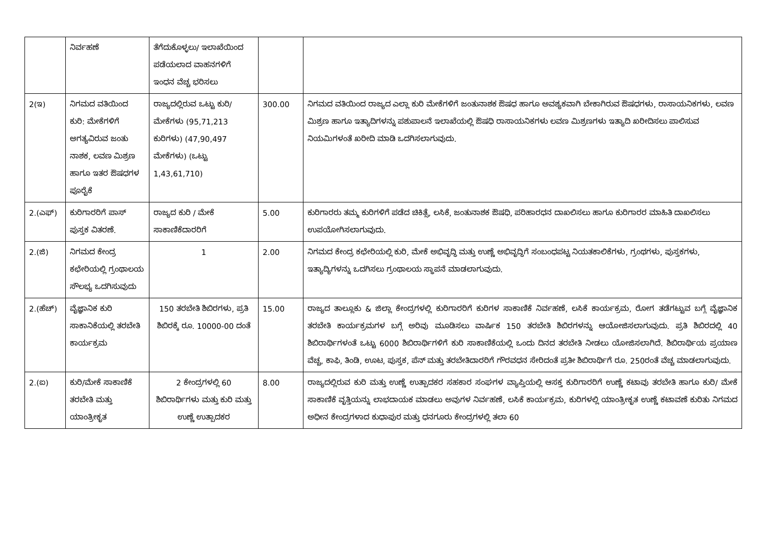| | ನಿರ್ವಹಣೆ | ತೆಗೆದುಕೊಳ್ಳಲು/ ಇಲಾಖೆಯಿಂದ ಪಡೆಯಲಾದ ವಾಹನಗಳಿಗೆ ಇಂಧನ ವೆಚ್ಚ ಭರಿಸಲು | | |
| 2(ಇ) | ನಿಗಮದ ವತಿಯಿಂದ ಕುರಿ: ಮೇಕೆಗಳಿಗೆ ಅಗತ್ಯವಿರುವ ಜಂತು ನಾಶಕ, ಲವಣ ಮಿಶ್ರಣ ಹಾಗೂ ಇತರ ಔಷಧಗಳ ಪೂರೈಕೆ | ರಾಜ್ಯದಲ್ಲಿರುವ ಒಟ್ಟು ಕುರಿ/ಮೇಕೆಗಳು (95,71,213 ಕುರಿಗಳು) (47,90,497 ಮೇಕೆಗಳು) (ಒಟ್ಟು 1,43,61,710) | 300.00 | ನಿಗಮದ ವತಿಯಿಂದ ರಾಜ್ಯದ ಎಲ್ಲಾ ಕುರಿ ಮೇಕೆಗಳಿಗೆ ಜಂತುನಾಶಕ ಔಷಧ ಹಾಗೂ ಅವಶ್ಯಕವಾಗಿ ಬೇಕಾಗಿರುವ ಔಷಧಗಳು, ರಾಸಾಯನಿಕಗಳು, ಲವಣ ಮಿಶ್ರಣ ಹಾಗೂ ಇತ್ಯಾದಿಗಳನ್ನು ಪಶುಪಾಲನೆ ಇಲಾಖೆಯಲ್ಲಿ ಔಷಧಿ ರಾಸಾಯನಿಕಗಳು ಲವಣ ಮಿಶ್ರಣಗಳು ಇತ್ಯಾದಿ ಖರೀದಿಸಲು ಪಾಲಿಸುವ ನಿಯಮಿಗಳಂತೆ ಖರೀದಿ ಮಾಡಿ ಒದಗಿಸಲಾಗುವುದು. |
| 2.(ಎಫ್) | ಕುರಿಗಾರರಿಗೆ ಪಾಸ್ ಪುಸ್ತಕ ವಿತರಣೆ. | ರಾಜ್ಯದ ಕುರಿ / ಮೇಕೆ ಸಾಕಾಣಿಕೆದಾರರಿಗೆ | 5.00 | ಕುರಿಗಾರರು ತಮ್ಮ ಕುರಿಗಳಿಗೆ ಪಡೆದ ಚಿಕಿತ್ಸೆ, ಲಸಿಕೆ, ಜಂತುನಾಶಕ ಔಷಧಿ, ಪರಿಹಾರಧನ ದಾಖಲಿಸಲು ಹಾಗೂ ಕುರಿಗಾರರ ಮಾಹಿತಿ ದಾಖಲಿಸಲು ಉಪಯೋಗಿಸಲಾಗುವುದು. |
| 2.(ಜಿ) | ನಿಗಮದ ಕೇಂದ್ರ ಕಛೇರಿಯಲ್ಲಿ ಗ್ರಂಥಾಲಯ ಸೌಲಭ್ಯ ಒದಗಿಸುವುದು | 1 | 2.00 | ನಿಗಮದ ಕೇಂದ್ರ ಕಛೇರಿಯಲ್ಲಿ ಕುರಿ, ಮೇಕೆ ಅಭಿವೃದ್ಧಿ ಮತ್ತು ಉಣ್ಣೆ ಅಭಿವೃದ್ಧಿಗೆ ಸಂಬಂಧಪಟ್ಟ ನಿಯತಕಾಲಿಕೆಗಳು, ಗ್ರಂಥಗಳು, ಪುಸ್ತಕಗಳು, ಇತ್ಯಾದ್ಯಿಗಳನ್ನು ಒದಗಿಸಲು ಗ್ರಂಥಾಲಯ ಸ್ಥಾಪನೆ ಮಾಡಲಾಗುವುದು. |
| 2.(ಹೆಚ್) | ವೈಜ್ಞಾನಿಕ ಕುರಿ ಸಾಕಾನಿಕೆಯಲ್ಲಿ ತರಬೇತಿ ಕಾರ್ಯಕ್ರಮ | 150 ತರಬೇತಿ ಶಿಬಿರಗಳು, ಪ್ರತಿ ಶಿಬಿರಕ್ಕೆ ರೂ. 10000-00 ದಂತೆ | 15.00 | ರಾಜ್ಯದ ತಾಲ್ಲೂಕು & ಜಿಲ್ಲಾ ಕೇಂದ್ರಗಳಲ್ಲಿ ಕುರಿಗಾರರಿಗೆ ಕುರಿಗಳ ಸಾಕಾಣಿಕೆ ನಿರ್ವಹಣೆ, ಲಸಿಕೆ ಕಾರ್ಯಕ್ರಮ, ರೋಗ ತಡೆಗಟ್ಟುವ ಬಗ್ಗೆ ವೈಜ್ಞಾನಿಕ ತರಬೇತಿ ಕಾರ್ಯಕ್ರಮಗಳ ಬಗ್ಗೆ ಅರಿವು ಮೂಡಿಸಲು ವಾರ್ಷಿಕ 150 ತರಬೇತಿ ಶಿಬಿರಗಳನ್ನು ಆಯೋಜಿಸಲಾಗುವುದು. ಪ್ರತಿ ಶಿಬಿರದಲ್ಲಿ 40 ಶಿಬಿರಾರ್ಥಿಗಳಂತೆ ಒಟ್ಟು 6000 ಶಿಬಿರಾರ್ಥಿಗಳಿಗೆ ಕುರಿ ಸಾಕಾಣಿಕೆಯಲ್ಲಿ ಒಂದು ದಿನದ ತರಬೇತಿ ನೀಡಲು ಯೋಜಿಸಲಾಗಿದೆ. ಶಿಬಿರಾರ್ಥಿಯ ಪ್ರಯಾಣ ವೆಚ್ಚ, ಕಾಫಿ, ತಿಂಡಿ, ಊಟ, ಪುಸ್ತಕ, ಪೆನ್ ಮತ್ತು ತರಬೇತಿದಾರರಿಗೆ ಗೌರವಧನ ಸೇರಿದಂತೆ ಪ್ರತೀ ಶಿಬಿರಾರ್ಥಿಗೆ ರೂ. 250ರಂತೆ ವೆಚ್ಚ ಮಾಡಲಾಗುವುದು. |
| 2.(ಐ) | ಕುರಿ/ಮೇಕೆ ಸಾಕಾಣಿಕೆ ತರಬೇತಿ ಮತ್ತು ಯಾಂತ್ರೀಕೃತ | 2 ಕೇಂದ್ರಗಳಲ್ಲಿ 60 ಶಿಬಿರಾರ್ಥಿಗಳು ಮತ್ತು ಕುರಿ ಮತ್ತು ಉಣ್ಣೆ ಉತ್ಪಾದಕರ | 8.00 | ರಾಜ್ಯದಲ್ಲಿರುವ ಕುರಿ ಮತ್ತು ಉಣ್ಣೆ ಉತ್ಪಾದಕರ ಸಹಕಾರ ಸಂಘಗಳ ವ್ಯಾಪ್ತಿಯಲ್ಲಿ ಆಸಕ್ತ ಕುರಿಗಾರರಿಗೆ ಉಣ್ಣೆ ಕಟಾವು ತರಬೇತಿ ಹಾಗೂ ಕುರಿ/ ಮೇಕೆ ಸಾಕಾಣಿಕೆ ವೃತ್ತಿಯನ್ನು ಲಾಭದಾಯಕ ಮಾಡಲು ಅವುಗಳ ನಿರ್ವಹಣೆ, ಲಸಿಕೆ ಕಾರ್ಯಕ್ರಮ, ಕುರಿಗಳಲ್ಲಿ ಯಾಂತ್ರೀಕೃತ ಉಣ್ಣೆ ಕಟಾವಣೆ ಕುರಿತು ನಿಗಮದ ಅಧೀನ ಕೇಂದ್ರಗಳಾದ ಕುಧಾಪುರ ಮತ್ತು ಧನಗೂರು ಕೇಂದ್ರಗಳಲ್ಲಿ ತಲಾ 60 |